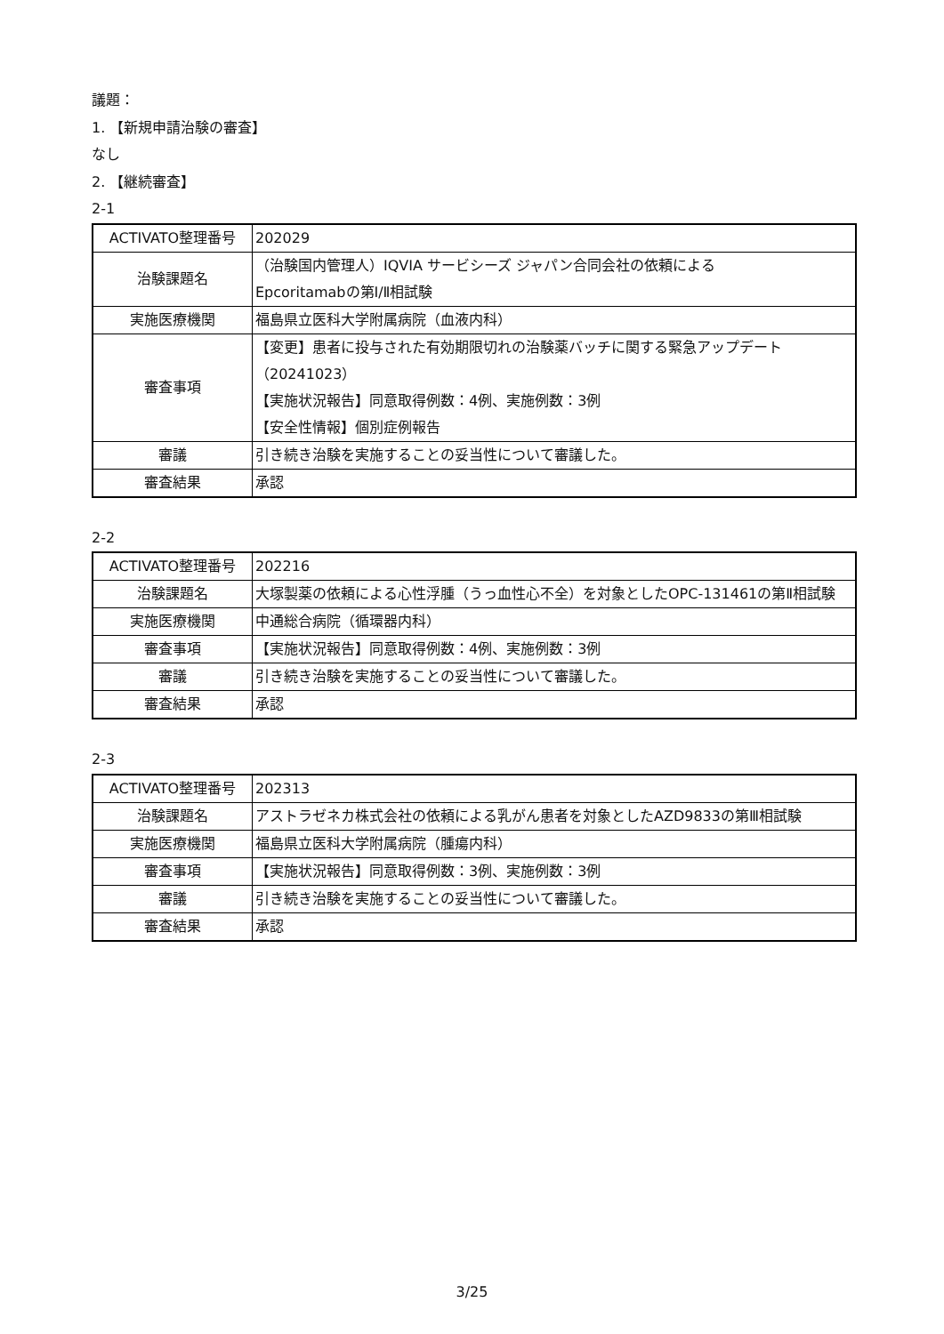議題：
1. 【新規申請治験の審査】
なし
2. 【継続審査】
2-1
| ACTIVATO整理番号 | 202029 |
| 治験課題名 | （治験国内管理人）IQVIA サービシーズ ジャパン合同会社の依頼による Epcoritamabの第Ⅰ/Ⅱ相試験 |
| 実施医療機関 | 福島県立医科大学附属病院（血液内科） |
| 審査事項 | 【変更】患者に投与された有効期限切れの治験薬バッチに関する緊急アップデート（20241023） 【実施状況報告】同意取得例数：4例、実施例数：3例 【安全性情報】個別症例報告 |
| 審議 | 引き続き治験を実施することの妥当性について審議した。 |
| 審査結果 | 承認 |
2-2
| ACTIVATO整理番号 | 202216 |
| 治験課題名 | 大塚製薬の依頼による心性浮腫（うっ血性心不全）を対象としたOPC-131461の第Ⅱ相試験 |
| 実施医療機関 | 中通総合病院（循環器内科） |
| 審査事項 | 【実施状況報告】同意取得例数：4例、実施例数：3例 |
| 審議 | 引き続き治験を実施することの妥当性について審議した。 |
| 審査結果 | 承認 |
2-3
| ACTIVATO整理番号 | 202313 |
| 治験課題名 | アストラゼネカ株式会社の依頼による乳がん患者を対象としたAZD9833の第Ⅲ相試験 |
| 実施医療機関 | 福島県立医科大学附属病院（腫瘍内科） |
| 審査事項 | 【実施状況報告】同意取得例数：3例、実施例数：3例 |
| 審議 | 引き続き治験を実施することの妥当性について審議した。 |
| 審査結果 | 承認 |
3/25